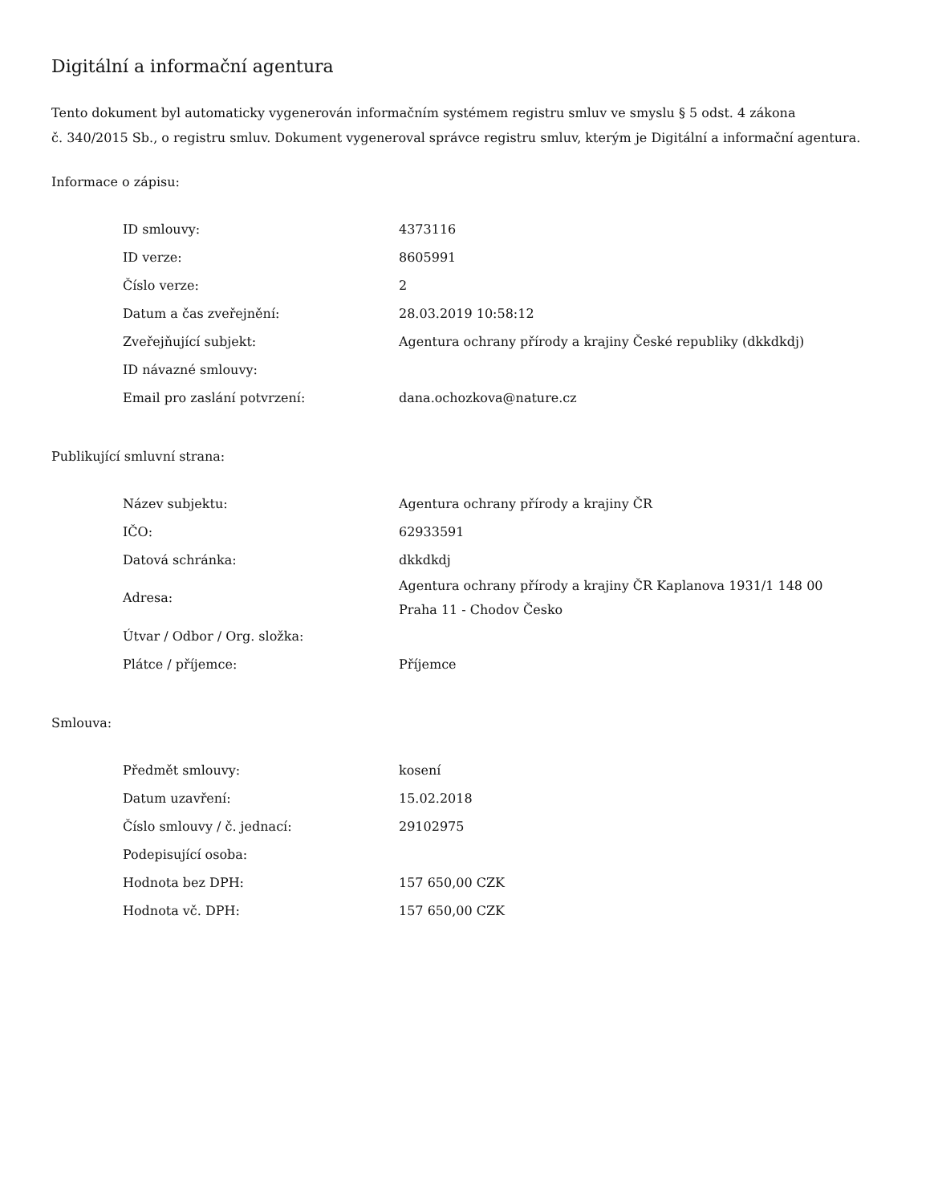Digitální a informační agentura
Tento dokument byl automaticky vygenerován informačním systémem registru smluv ve smyslu § 5 odst. 4 zákona
č. 340/2015 Sb., o registru smluv. Dokument vygeneroval správce registru smluv, kterým je Digitální a informační agentura.
Informace o zápisu:
| ID smlouvy: | 4373116 |
| ID verze: | 8605991 |
| Číslo verze: | 2 |
| Datum a čas zveřejnění: | 28.03.2019 10:58:12 |
| Zveřejňující subjekt: | Agentura ochrany přírody a krajiny České republiky (dkkdkdj) |
| ID návazné smlouvy: | |
| Email pro zaslání potvrzení: | dana.ochozkova@nature.cz |
Publikující smluvní strana:
| Název subjektu: | Agentura ochrany přírody a krajiny ČR |
| IČO: | 62933591 |
| Datová schránka: | dkkdkdj |
| Adresa: | Agentura ochrany přírody a krajiny ČR Kaplanova 1931/1 148 00 Praha 11 - Chodov Česko |
| Útvar / Odbor / Org. složka: | |
| Plátce / příjemce: | Příjemce |
Smlouva:
| Předmět smlouvy: | kosení |
| Datum uzavření: | 15.02.2018 |
| Číslo smlouvy / č. jednací: | 29102975 |
| Podepisující osoba: | |
| Hodnota bez DPH: | 157 650,00 CZK |
| Hodnota vč. DPH: | 157 650,00 CZK |